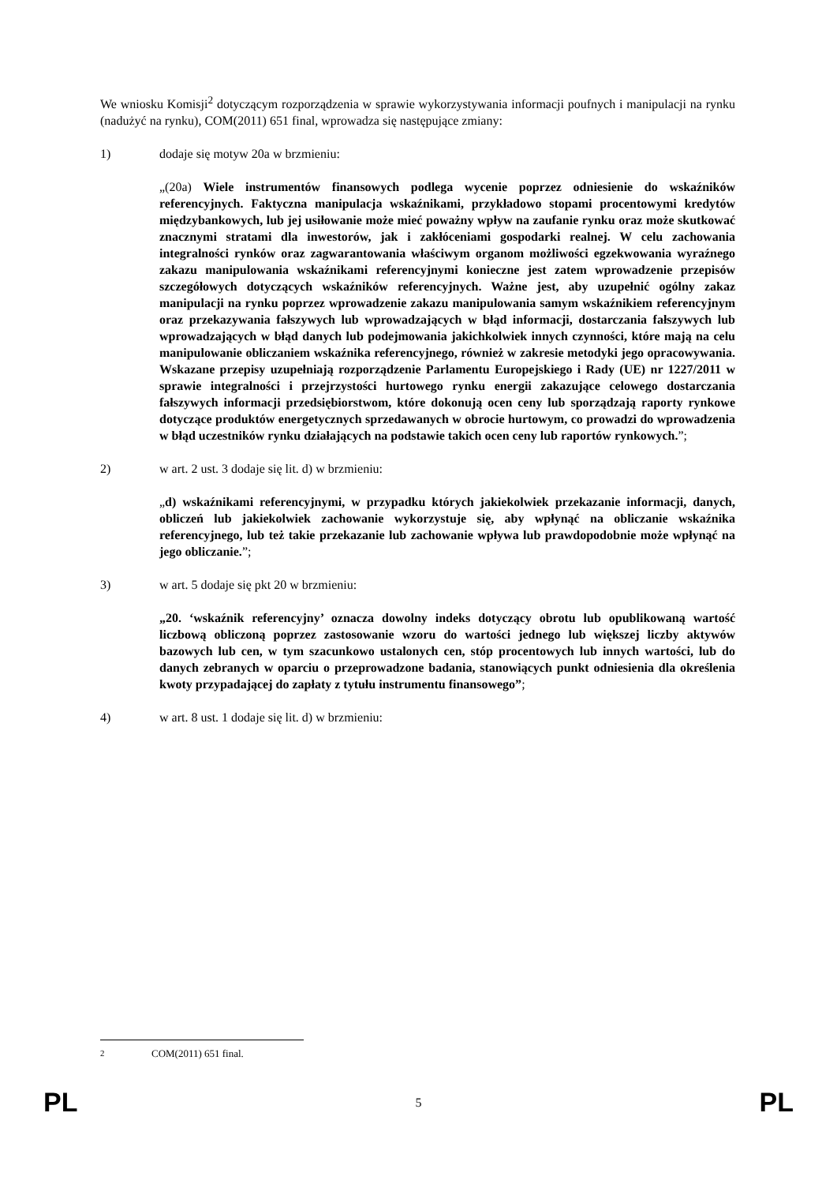We wniosku Komisji<sup>2</sup> dotyczącym rozporządzenia w sprawie wykorzystywania informacji poufnych i manipulacji na rynku (nadużyć na rynku), COM(2011) 651 final, wprowadza się następujące zmiany:
1) dodaje się motyw 20a w brzmieniu:
„(20a) Wiele instrumentów finansowych podlega wycenie poprzez odniesienie do wskaźników referencyjnych. Faktyczna manipulacja wskaźnikami, przykładowo stopami procentowymi kredytów międzybankowych, lub jej usiłowanie może mieć poważny wpływ na zaufanie rynku oraz może skutkować znacznymi stratami dla inwestorów, jak i zakłóceniami gospodarki realnej. W celu zachowania integralności rynków oraz zagwarantowania właściwym organom możliwości egzekwowania wyraźnego zakazu manipulowania wskaźnikami referencyjnymi konieczne jest zatem wprowadzenie przepisów szczegółowych dotyczących wskaźników referencyjnych. Ważne jest, aby uzupełnić ogólny zakaz manipulacji na rynku poprzez wprowadzenie zakazu manipulowania samym wskaźnikiem referencyjnym oraz przekazywania fałszywych lub wprowadzających w błąd informacji, dostarczania fałszywych lub wprowadzających w błąd danych lub podejmowania jakichkolwiek innych czynności, które mają na celu manipulowanie obliczaniem wskaźnika referencyjnego, również w zakresie metodyki jego opracowywania. Wskazane przepisy uzupełniają rozporządzenie Parlamentu Europejskiego i Rady (UE) nr 1227/2011 w sprawie integralności i przejrzystości hurtowego rynku energii zakazujące celowego dostarczania fałszywych informacji przedsiębiorstwom, które dokonują ocen ceny lub sporządzają raporty rynkowe dotyczące produktów energetycznych sprzedawanych w obrocie hurtowym, co prowadzi do wprowadzenia w błąd uczestników rynku działających na podstawie takich ocen ceny lub raportów rynkowych.”;
2) w art. 2 ust. 3 dodaje się lit. d) w brzmieniu:
„d) wskaźnikami referencyjnymi, w przypadku których jakiekolwiek przekazanie informacji, danych, obliczeń lub jakiekolwiek zachowanie wykorzystuje się, aby wpłynąć na obliczanie wskaźnika referencyjnego, lub też takie przekazanie lub zachowanie wpływa lub prawdopodobnie może wpłynąć na jego obliczanie.”;
3) w art. 5 dodaje się pkt 20 w brzmieniu:
„20. ‘wskaźnik referencyjny’ oznacza dowolny indeks dotyczący obrotu lub opublikowaną wartość liczbową obliczoną poprzez zastosowanie wzoru do wartości jednego lub większej liczby aktywów bazowych lub cen, w tym szacunkowo ustalonych cen, stóp procentowych lub innych wartości, lub do danych zebranych w oparciu o przeprowadzone badania, stanowiących punkt odniesienia dla określenia kwoty przypadającej do zapłaty z tytułu instrumentu finansowego”;
4) w art. 8 ust. 1 dodaje się lit. d) w brzmieniu:
<sup>2</sup> COM(2011) 651 final.
PL 5 PL